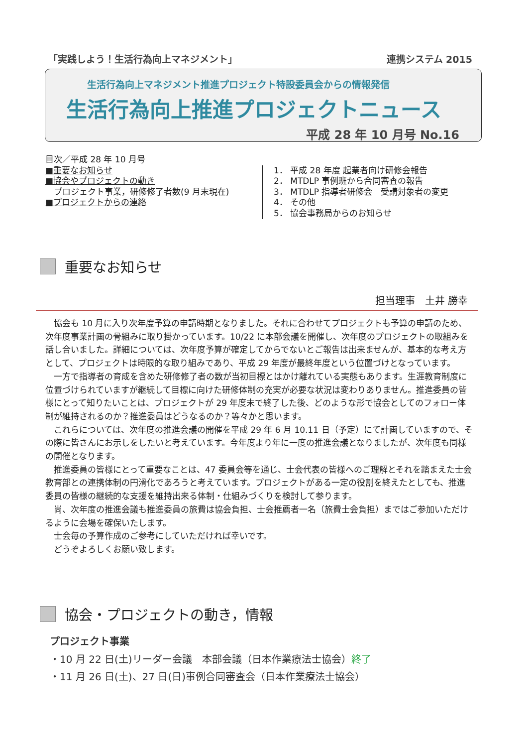「実践しよう！生活行為向上マネジメント」 連携システム 2015
生活行為向上マネジメント推進プロジェクト特設委員会からの情報発信
生活行為向上推進プロジェクトニュース
平成 28 年 10 月号 No.16
目次／平成 28 年 10 月号
■重要なお知らせ
■協会やプロジェクトの動き
　プロジェクト事業，研修修了者数(9 月末現在)
■プロジェクトからの連絡
1． 平成 28 年度 起業者向け研修会報告
2． MTDLP 事例班から合同審査の報告
3． MTDLP 指導者研修会　受講対象者の変更
4． その他
5． 協会事務局からのお知らせ
重要なお知らせ
担当理事　土井 勝幸
協会も 10 月に入り次年度予算の申請時期となりました。それに合わせてプロジェクトも予算の申請のため、次年度事業計画の骨組みに取り掛かっています。10/22 に本部会議を開催し、次年度のプロジェクトの取組みを話し合いました。詳細については、次年度予算が確定してからでないとご報告は出来ませんが、基本的な考え方として、プロジェクトは時限的な取り組みであり、平成 29 年度が最終年度という位置づけとなっています。
一方で指導者の育成を含めた研修修了者の数が当初目標とはかけ離れている実態もあります。生涯教育制度に位置づけられていますが継続して目標に向けた研修体制の充実が必要な状況は変わりありません。推進委員の皆様にとって知りたいことは、プロジェクトが 29 年度末で終了した後、どのような形で協会としてのフォロー体制が維持されるのか？推進委員はどうなるのか？等々かと思います。
これらについては、次年度の推進会議の開催を平成 29 年 6 月 10.11 日（予定）にて計画していますので、その際に皆さんにお示しをしたいと考えています。今年度より年に一度の推進会議となりましたが、次年度も同様の開催となります。
推進委員の皆様にとって重要なことは、47 委員会等を通じ、士会代表の皆様へのご理解とそれを踏まえた士会教育部との連携体制の円滑化であろうと考えています。プロジェクトがある一定の役割を終えたとしても、推進委員の皆様の継続的な支援を維持出来る体制・仕組みづくりを検討して参ります。
尚、次年度の推進会議も推進委員の旅費は協会負担、士会推薦者一名（旅費士会負担）まではご参加いただけるように会場を確保いたします。
士会毎の予算作成のご参考にしていただければ幸いです。
どうぞよろしくお願い致します。
協会・プロジェクトの動き，情報
プロジェクト事業
・10 月 22 日(土)リーダー会議　本部会議（日本作業療法士協会）終了
・11 月 26 日(土)、27 日(日)事例合同審査会（日本作業療法士協会）